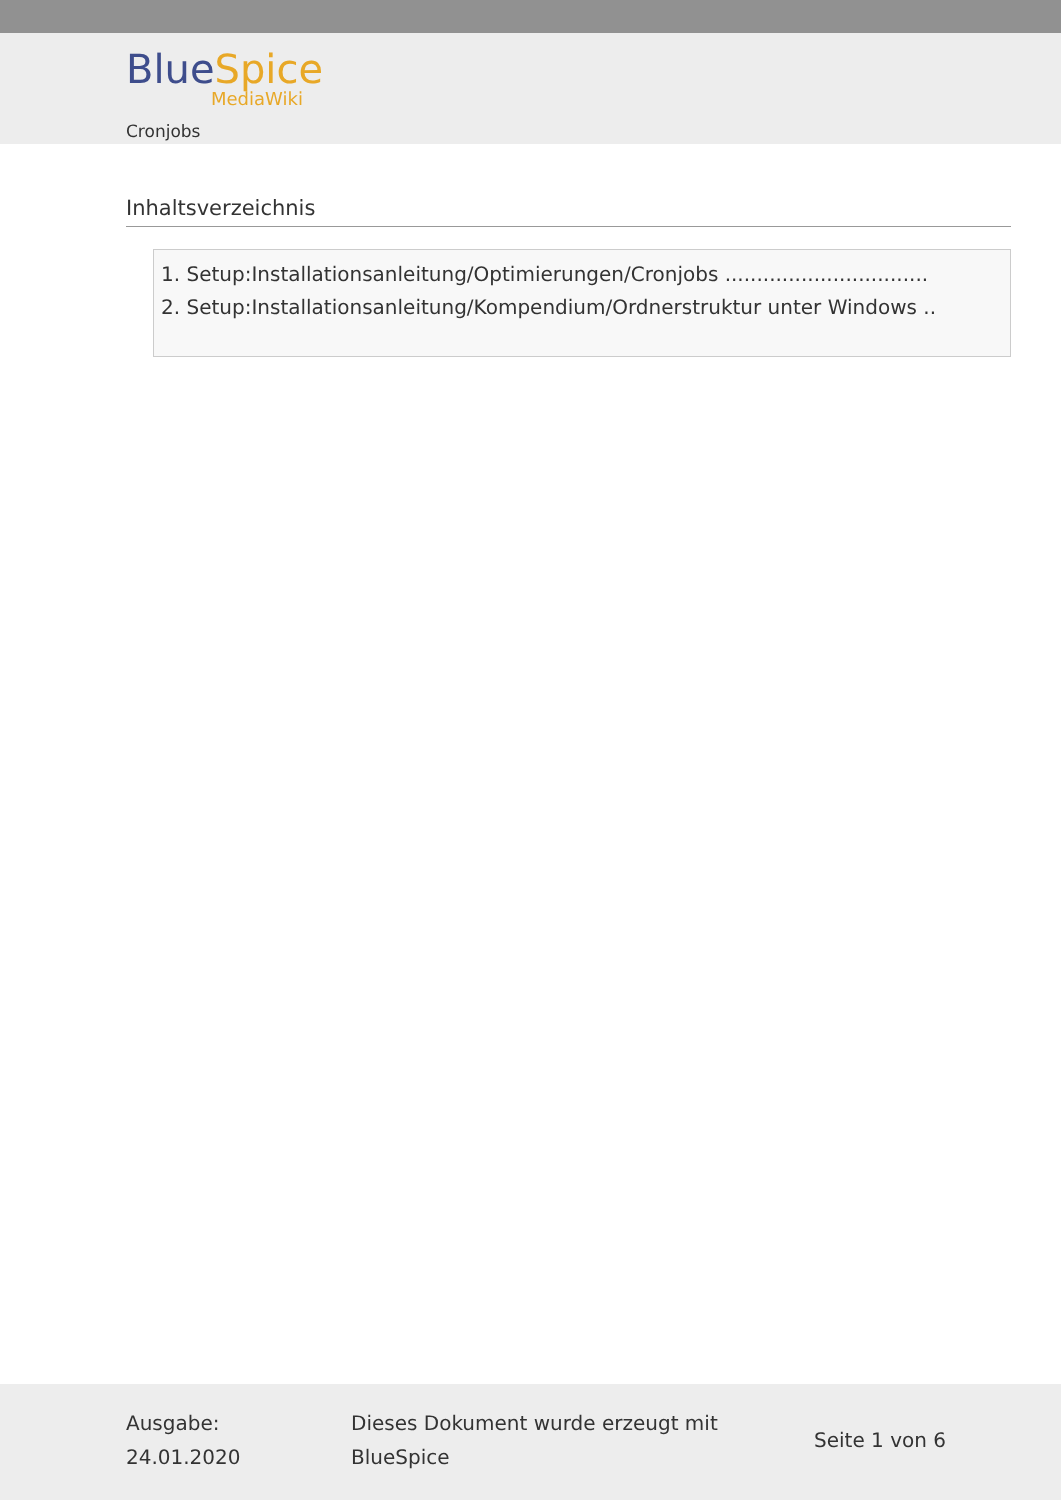Blue Spice
MediaWiki
Cronjobs
Inhaltsverzeichnis
1. Setup:Installationsanleitung/Optimierungen/Cronjobs ................................
2. Setup:Installationsanleitung/Kompendium/Ordnerstruktur unter Windows ..
Ausgabe:
24.01.2020
Dieses Dokument wurde erzeugt mit
BlueSpice
Seite 1 von 6